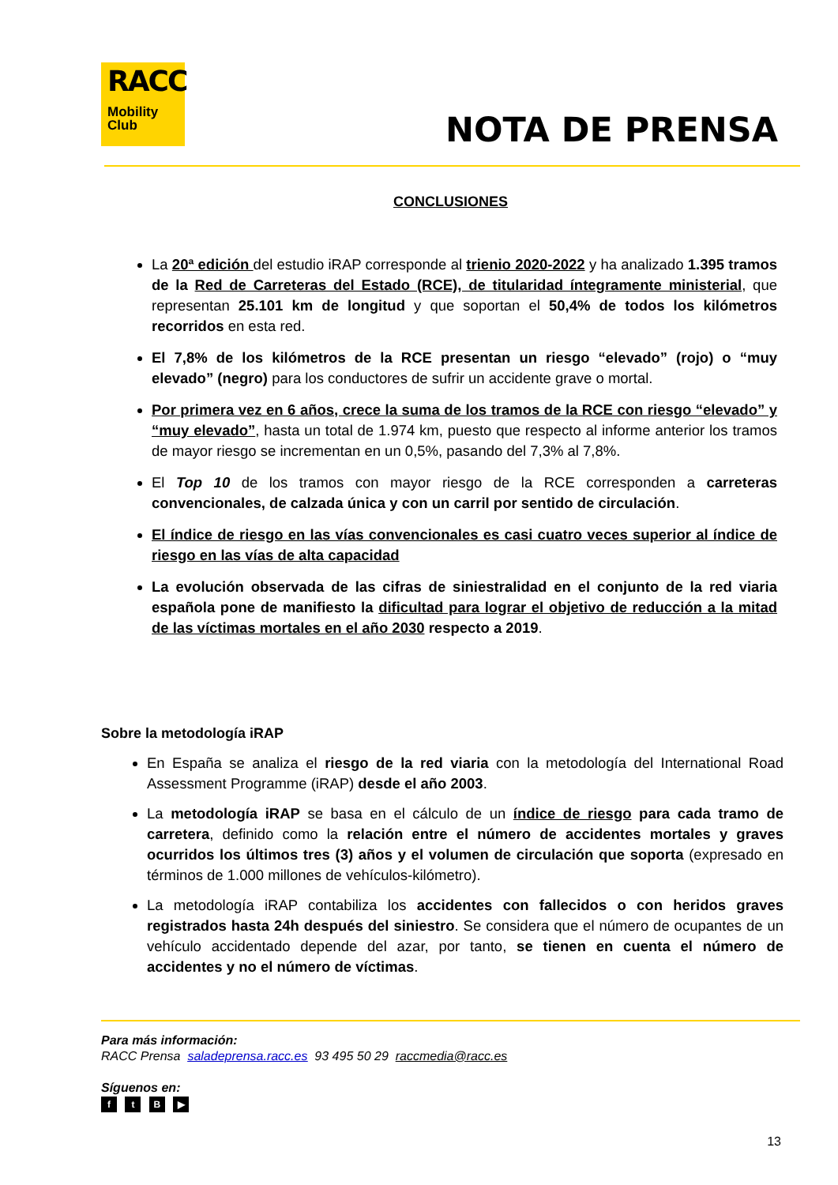RACC
Mobility
Club
NOTA DE PRENSA
CONCLUSIONES
La 20ª edición del estudio iRAP corresponde al trienio 2020-2022 y ha analizado 1.395 tramos de la Red de Carreteras del Estado (RCE), de titularidad íntegramente ministerial, que representan 25.101 km de longitud y que soportan el 50,4% de todos los kilómetros recorridos en esta red.
El 7,8% de los kilómetros de la RCE presentan un riesgo “elevado” (rojo) o “muy elevado” (negro) para los conductores de sufrir un accidente grave o mortal.
Por primera vez en 6 años, crece la suma de los tramos de la RCE con riesgo “elevado” y “muy elevado”, hasta un total de 1.974 km, puesto que respecto al informe anterior los tramos de mayor riesgo se incrementan en un 0,5%, pasando del 7,3% al 7,8%.
El Top 10 de los tramos con mayor riesgo de la RCE corresponden a carreteras convencionales, de calzada única y con un carril por sentido de circulación.
El índice de riesgo en las vías convencionales es casi cuatro veces superior al índice de riesgo en las vías de alta capacidad
La evolución observada de las cifras de siniestralidad en el conjunto de la red viaria española pone de manifiesto la dificultad para lograr el objetivo de reducción a la mitad de las víctimas mortales en el año 2030 respecto a 2019.
Sobre la metodología iRAP
En España se analiza el riesgo de la red viaria con la metodología del International Road Assessment Programme (iRAP) desde el año 2003.
La metodología iRAP se basa en el cálculo de un índice de riesgo para cada tramo de carretera, definido como la relación entre el número de accidentes mortales y graves ocurridos los últimos tres (3) años y el volumen de circulación que soporta (expresado en términos de 1.000 millones de vehículos-kilómetro).
La metodología iRAP contabiliza los accidentes con fallecidos o con heridos graves registrados hasta 24h después del siniestro. Se considera que el número de ocupantes de un vehículo accidentado depende del azar, por tanto, se tienen en cuenta el número de accidentes y no el número de víctimas.
Para más información:
RACC Prensa saladeprensa.racc.es 93 495 50 29 raccmedia@racc.es
Síguenos en:
f t B ▶
13